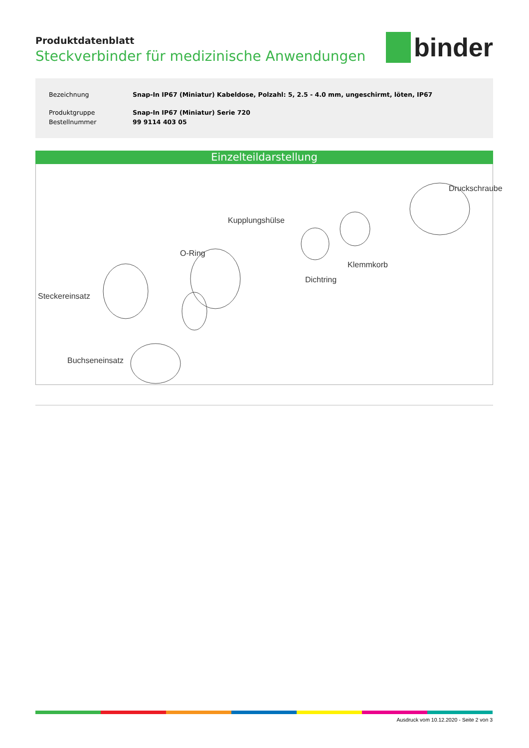binder
Produktdatenblatt
Steckverbinder für medizinische Anwendungen
| Bezeichnung | Snap-In IP67 (Miniatur) Kabeldose, Polzahl: 5, 2.5 - 4.0 mm, ungeschirmt, löten, IP67 |
| Produktgruppe | Snap-In IP67 (Miniatur) Serie 720 |
| Bestellnummer | 99 9114 403 05 |
Einzelteildarstellung
Druckschraube
Kupplungshülse
O-Ring
Klemmkorb
Dichtring
Steckereinsatz
Buchseneinsatz
Ausdruck vom 10.12.2020 - Seite 2 von 3